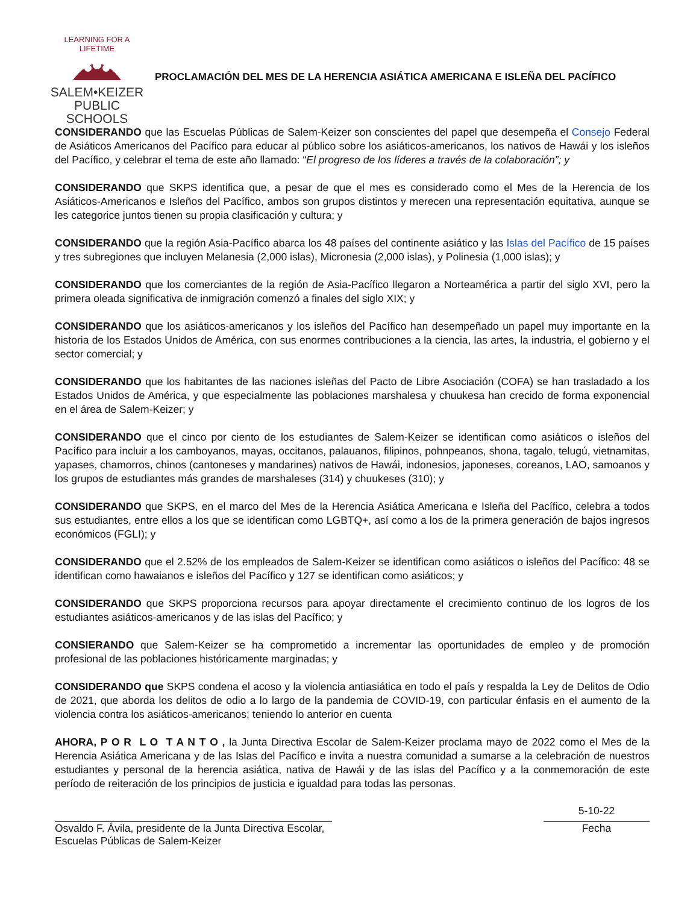LEARNING FOR A LIFETIME
SALEM•KEIZER
PUBLIC SCHOOLS
PROCLAMACIÓN DEL MES DE LA HERENCIA ASIÁTICA AMERICANA E ISLEÑA DEL PACÍFICO
CONSIDERANDO que las Escuelas Públicas de Salem-Keizer son conscientes del papel que desempeña el Consejo Federal de Asiáticos Americanos del Pacífico para educar al público sobre los asiáticos-americanos, los nativos de Hawái y los isleños del Pacífico, y celebrar el tema de este año llamado: “El progreso de los líderes a través de la colaboración”; y
CONSIDERANDO que SKPS identifica que, a pesar de que el mes es considerado como el Mes de la Herencia de los Asiáticos-Americanos e Isleños del Pacífico, ambos son grupos distintos y merecen una representación equitativa, aunque se les categorice juntos tienen su propia clasificación y cultura; y
CONSIDERANDO que la región Asia-Pacífico abarca los 48 países del continente asiático y las Islas del Pacífico de 15 países y tres subregiones que incluyen Melanesia (2,000 islas), Micronesia (2,000 islas), y Polinesia (1,000 islas); y
CONSIDERANDO que los comerciantes de la región de Asia-Pacífico llegaron a Norteamérica a partir del siglo XVI, pero la primera oleada significativa de inmigración comenzó a finales del siglo XIX; y
CONSIDERANDO que los asiáticos-americanos y los isleños del Pacífico han desempeñado un papel muy importante en la historia de los Estados Unidos de América, con sus enormes contribuciones a la ciencia, las artes, la industria, el gobierno y el sector comercial; y
CONSIDERANDO que los habitantes de las naciones isleñas del Pacto de Libre Asociación (COFA) se han trasladado a los Estados Unidos de América, y que especialmente las poblaciones marshalesa y chuukesa han crecido de forma exponencial en el área de Salem-Keizer; y
CONSIDERANDO que el cinco por ciento de los estudiantes de Salem-Keizer se identifican como asiáticos o isleños del Pacífico para incluir a los camboyanos, mayas, occitanos, palauanos, filipinos, pohnpeanos, shona, tagalo, telugú, vietnamitas, yapases, chamorros, chinos (cantoneses y mandarines) nativos de Hawái, indonesios, japoneses, coreanos, LAO, samoanos y los grupos de estudiantes más grandes de marshaleses (314) y chuukeses (310); y
CONSIDERANDO que SKPS, en el marco del Mes de la Herencia Asiática Americana e Isleña del Pacífico, celebra a todos sus estudiantes, entre ellos a los que se identifican como LGBTQ+, así como a los de la primera generación de bajos ingresos económicos (FGLI); y
CONSIDERANDO que el 2.52% de los empleados de Salem-Keizer se identifican como asiáticos o isleños del Pacífico: 48 se identifican como hawaianos e isleños del Pacífico y 127 se identifican como asiáticos; y
CONSIDERANDO que SKPS proporciona recursos para apoyar directamente el crecimiento continuo de los logros de los estudiantes asiáticos-americanos y de las islas del Pacífico; y
CONSIERANDO que Salem-Keizer se ha comprometido a incrementar las oportunidades de empleo y de promoción profesional de las poblaciones históricamente marginadas; y
CONSIDERANDO que SKPS condena el acoso y la violencia antiasiática en todo el país y respalda la Ley de Delitos de Odio de 2021, que aborda los delitos de odio a lo largo de la pandemia de COVID-19, con particular énfasis en el aumento de la violencia contra los asiáticos-americanos; teniendo lo anterior en cuenta
AHORA, P O R L O T A N T O , la Junta Directiva Escolar de Salem-Keizer proclama mayo de 2022 como el Mes de la Herencia Asiática Americana y de las Islas del Pacífico e invita a nuestra comunidad a sumarse a la celebración de nuestros estudiantes y personal de la herencia asiática, nativa de Hawái y de las islas del Pacífico y a la conmemoración de este período de reiteración de los principios de justicia e igualdad para todas las personas.
Osvaldo F. Ávila, presidente de la Junta Directiva Escolar,
Escuelas Públicas de Salem-Keizer
5-10-22
Fecha